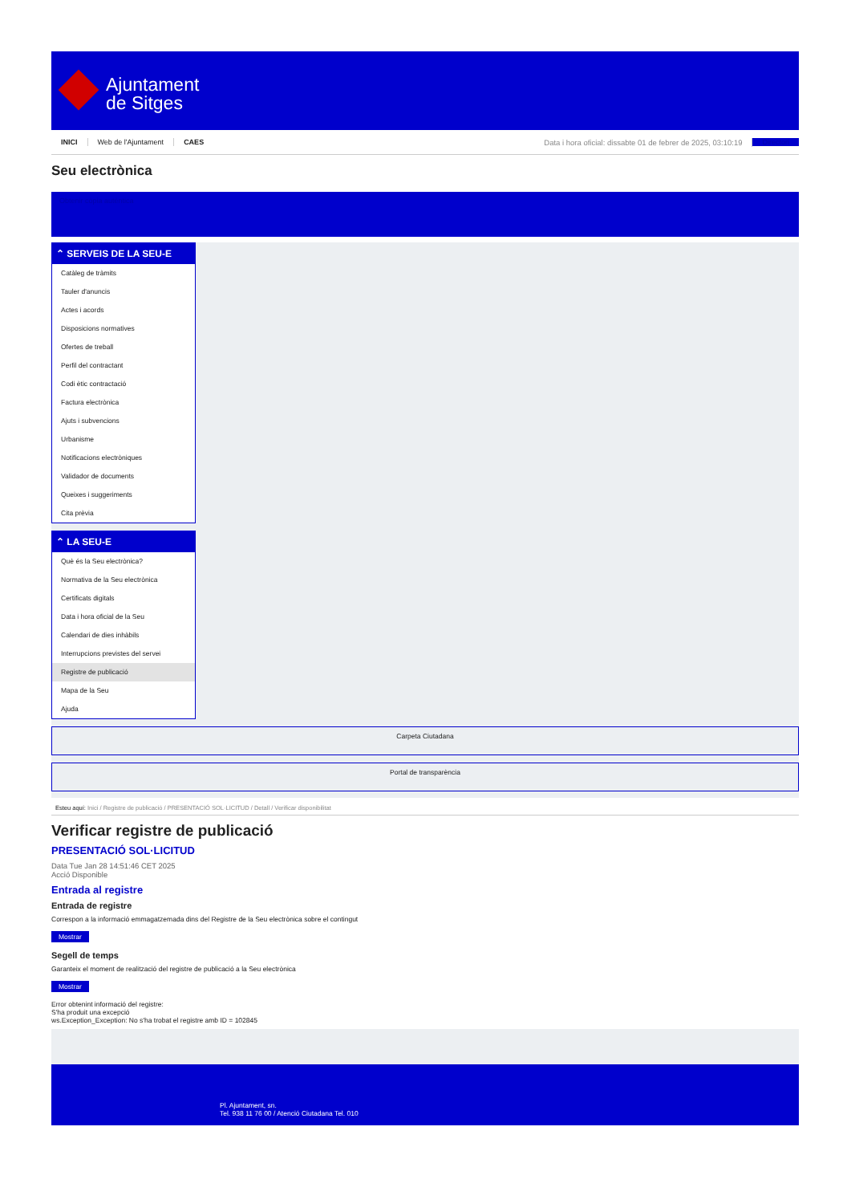Ajuntament
de Sitges
INICI Web de l'Ajuntament CAES Data i hora oficial: dissabte 01 de febrer de 2025, 03:10:19 Directori
Seu electrònica
Obtenir còpia autèntica
⌃ SERVEIS DE LA SEU-E
Catàleg de tràmits
Tauler d'anuncis
Actes i acords
Disposicions normatives
Ofertes de treball
Perfil del contractant
Codi ètic contractació
Factura electrònica
Ajuts i subvencions
Urbanisme
Notificacions electròniques
Validador de documents
Queixes i suggeriments
Cita prèvia
⌃ LA SEU-E
Què és la Seu electrònica?
Normativa de la Seu electrònica
Certificats digitals
Data i hora oficial de la Seu
Calendari de dies inhàbils
Interrupcions previstes del servei
Registre de publicació
Mapa de la Seu
Ajuda
Carpeta Ciutadana
Portal de transparència
Esteu aquí: Inici / Registre de publicació / PRESENTACIÓ SOL·LICITUD / Detall / Verificar disponibilitat
Verificar registre de publicació
PRESENTACIÓ SOL·LICITUD
Data Tue Jan 28 14:51:46 CET 2025
Acció Disponible
Entrada al registre
Entrada de registre
Correspon a la informació emmagatzemada dins del Registre de la Seu electrònica sobre el contingut
Mostrar
Segell de temps
Garanteix el moment de realització del registre de publicació a la Seu electrònica
Mostrar
Error obtenint informació del registre:
S'ha produit una excepció
ws.Exception_Exception: No s'ha trobat el registre amb ID = 102845
Pl. Ajuntament, sn.
Tel. 938 11 76 00 / Atenció Ciutadana Tel. 010